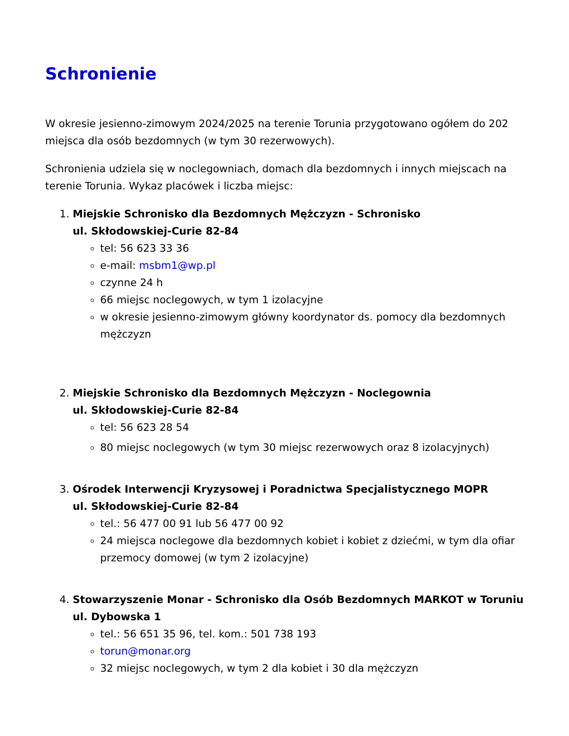Schronienie
W okresie jesienno-zimowym 2024/2025 na terenie Torunia przygotowano ogółem do 202 miejsca dla osób bezdomnych (w tym 30 rezerwowych).
Schronienia udziela się w noclegowniach, domach dla bezdomnych i innych miejscach na terenie Torunia. Wykaz placówek i liczba miejsc:
1. Miejskie Schronisko dla Bezdomnych Mężczyzn - Schronisko
ul. Skłodowskiej-Curie 82-84
tel: 56 623 33 36
e-mail: msbm1@wp.pl
czynne 24 h
66 miejsc noclegowych, w tym 1 izolacyjne
w okresie jesienno-zimowym główny koordynator ds. pomocy dla bezdomnych mężczyzn
2. Miejskie Schronisko dla Bezdomnych Mężczyzn - Noclegownia
ul. Skłodowskiej-Curie 82-84
tel: 56 623 28 54
80 miejsc noclegowych (w tym 30 miejsc rezerwowych oraz 8 izolacyjnych)
3. Ośrodek Interwencji Kryzysowej i Poradnictwa Specjalistycznego MOPR
ul. Skłodowskiej-Curie 82-84
tel.: 56 477 00 91 lub 56 477 00 92
24 miejsca noclegowe dla bezdomnych kobiet i kobiet z dziećmi, w tym dla ofiar przemocy domowej (w tym 2 izolacyjne)
4. Stowarzyszenie Monar - Schronisko dla Osób Bezdomnych MARKOT w Toruniu
ul. Dybowska 1
tel.: 56 651 35 96, tel. kom.: 501 738 193
torun@monar.org
32 miejsc noclegowych, w tym 2 dla kobiet i 30 dla mężczyzn